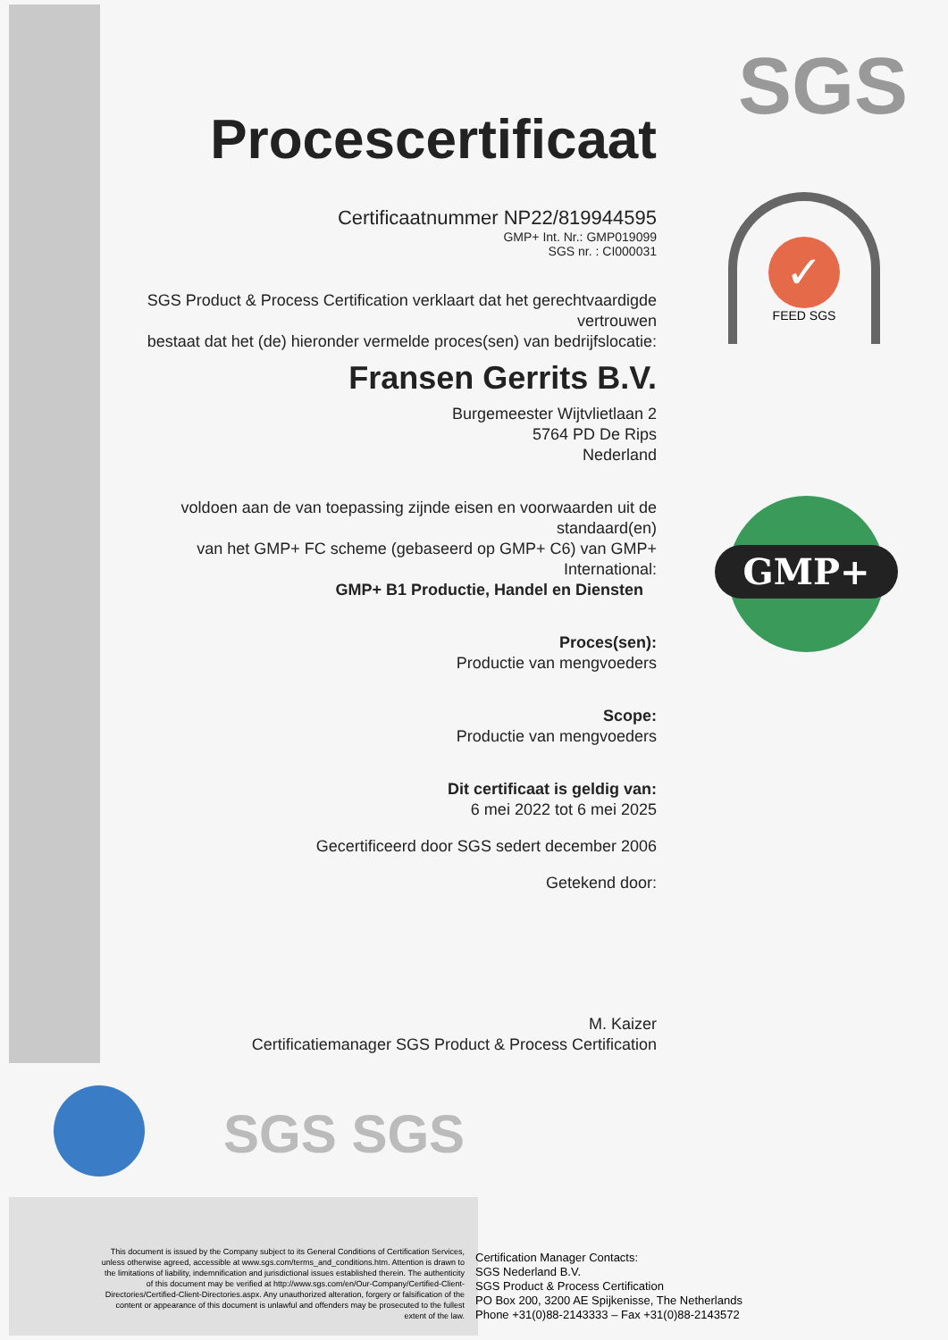SGS
✓
FEED SGS
GMP+
SGS SGS
Procescertificaat
Certificaatnummer NP22/819944595
GMP+ Int. Nr.: GMP019099
SGS nr. : CI000031
SGS Product & Process Certification verklaart dat het gerechtvaardigde vertrouwen
bestaat dat het (de) hieronder vermelde proces(sen) van bedrijfslocatie:
Fransen Gerrits B.V.
Burgemeester Wijtvlietlaan 2
5764 PD De Rips
Nederland
voldoen aan de van toepassing zijnde eisen en voorwaarden uit de standaard(en)
van het GMP+ FC scheme (gebaseerd op GMP+ C6) van GMP+ International:
GMP+ B1 Productie, Handel en Diensten
Proces(sen):
Productie van mengvoeders
Scope:
Productie van mengvoeders
Dit certificaat is geldig van:
6 mei 2022 tot 6 mei 2025
Gecertificeerd door SGS sedert december 2006
Getekend door:
M. Kaizer
Certificatiemanager SGS Product & Process Certification
This document is issued by the Company subject to its General Conditions of Certification Services, unless otherwise agreed, accessible at www.sgs.com/terms_and_conditions.htm. Attention is drawn to the limitations of liability, indemnification and jurisdictional issues established therein. The authenticity of this document may be verified at http://www.sgs.com/en/Our-Company/Certified-Client-Directories/Certified-Client-Directories.aspx. Any unauthorized alteration, forgery or falsification of the content or appearance of this document is unlawful and offenders may be prosecuted to the fullest extent of the law.
Certification Manager Contacts:
SGS Nederland B.V.
SGS Product & Process Certification
PO Box 200, 3200 AE Spijkenisse, The Netherlands
Phone +31(0)88-2143333 – Fax +31(0)88-2143572